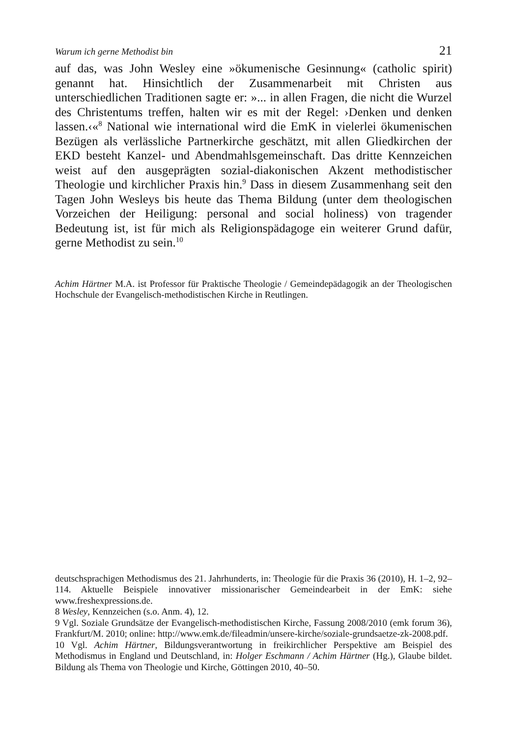Warum ich gerne Methodist bin 21
auf das, was John Wesley eine »ökumenische Gesinnung« (catholic spirit) genannt hat. Hinsichtlich der Zusammenarbeit mit Christen aus unterschiedlichen Traditionen sagte er: »... in allen Fragen, die nicht die Wurzel des Christentums treffen, halten wir es mit der Regel: ›Denken und denken lassen.‹«<sup>8</sup> National wie international wird die EmK in vielerlei ökumenischen Bezügen als verlässliche Partnerkirche geschätzt, mit allen Gliedkirchen der EKD besteht Kanzel- und Abendmahlsgemeinschaft. Das dritte Kennzeichen weist auf den ausgeprägten sozial-diakonischen Akzent methodistischer Theologie und kirchlicher Praxis hin.<sup>9</sup> Dass in diesem Zusammenhang seit den Tagen John Wesleys bis heute das Thema Bildung (unter dem theologischen Vorzeichen der Heiligung: personal and social holiness) von tragender Bedeutung ist, ist für mich als Religionspädagoge ein weiterer Grund dafür, gerne Methodist zu sein.<sup>10</sup>
Achim Härtner M.A. ist Professor für Praktische Theologie / Gemeindepädagogik an der Theologischen Hochschule der Evangelisch-methodistischen Kirche in Reutlingen.
deutschsprachigen Methodismus des 21. Jahrhunderts, in: Theologie für die Praxis 36 (2010), H. 1–2, 92–114. Aktuelle Beispiele innovativer missionarischer Gemeindearbeit in der EmK: siehe www.freshexpressions.de.
8 Wesley, Kennzeichen (s.o. Anm. 4), 12.
9 Vgl. Soziale Grundsätze der Evangelisch-methodistischen Kirche, Fassung 2008/2010 (emk forum 36), Frankfurt/M. 2010; online: http://www.emk.de/fileadmin/unsere-kirche/soziale-grundsaetze-zk-2008.pdf.
10 Vgl. Achim Härtner, Bildungsverantwortung in freikirchlicher Perspektive am Beispiel des Methodismus in England und Deutschland, in: Holger Eschmann / Achim Härtner (Hg.), Glaube bildet. Bildung als Thema von Theologie und Kirche, Göttingen 2010, 40–50.